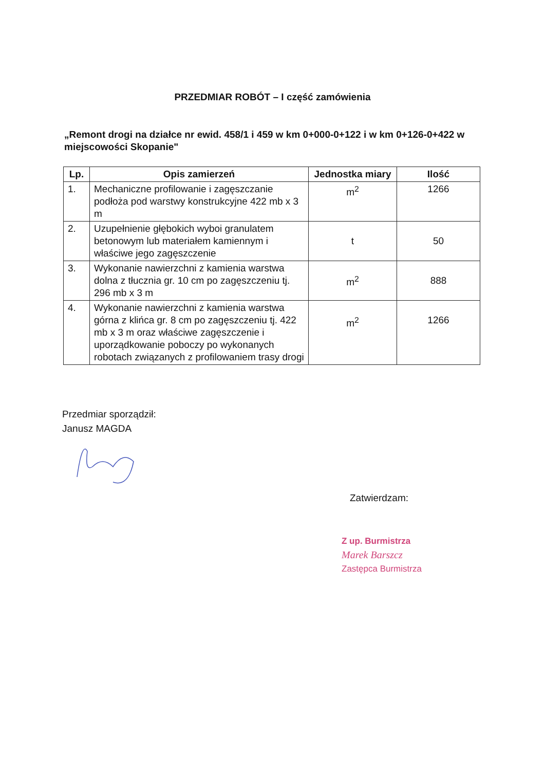PRZEDMIAR ROBÓT – I część zamówienia
„Remont drogi na działce nr ewid. 458/1 i 459 w km 0+000-0+122 i w km 0+126-0+422 w miejscowości Skopanie"
| Lp. | Opis zamierzeń | Jednostka miary | Ilość |
| --- | --- | --- | --- |
| 1. | Mechaniczne profilowanie i zagęszczanie podłoża pod warstwy konstrukcyjne 422 mb x 3 m | m<sup>2</sup> | 1266 |
| 2. | Uzupełnienie głębokich wyboi granulatem betonowym lub materiałem kamiennym i właściwe jego zagęszczenie | t | 50 |
| 3. | Wykonanie nawierzchni z kamienia warstwa dolna z tłucznia gr. 10 cm po zagęszczeniu tj. 296 mb x 3 m | m<sup>2</sup> | 888 |
| 4. | Wykonanie nawierzchni z kamienia warstwa górna z klińca gr. 8 cm po zagęszczeniu tj. 422 mb x 3 m oraz właściwe zagęszczenie i uporządkowanie poboczy po wykonanych robotach związanych z profilowaniem trasy drogi | m<sup>2</sup> | 1266 |
Przedmiar sporządził:
Janusz MAGDA
Zatwierdzam:
Z up. Burmistrza
Marek Barszcz
Zastępca Burmistrza